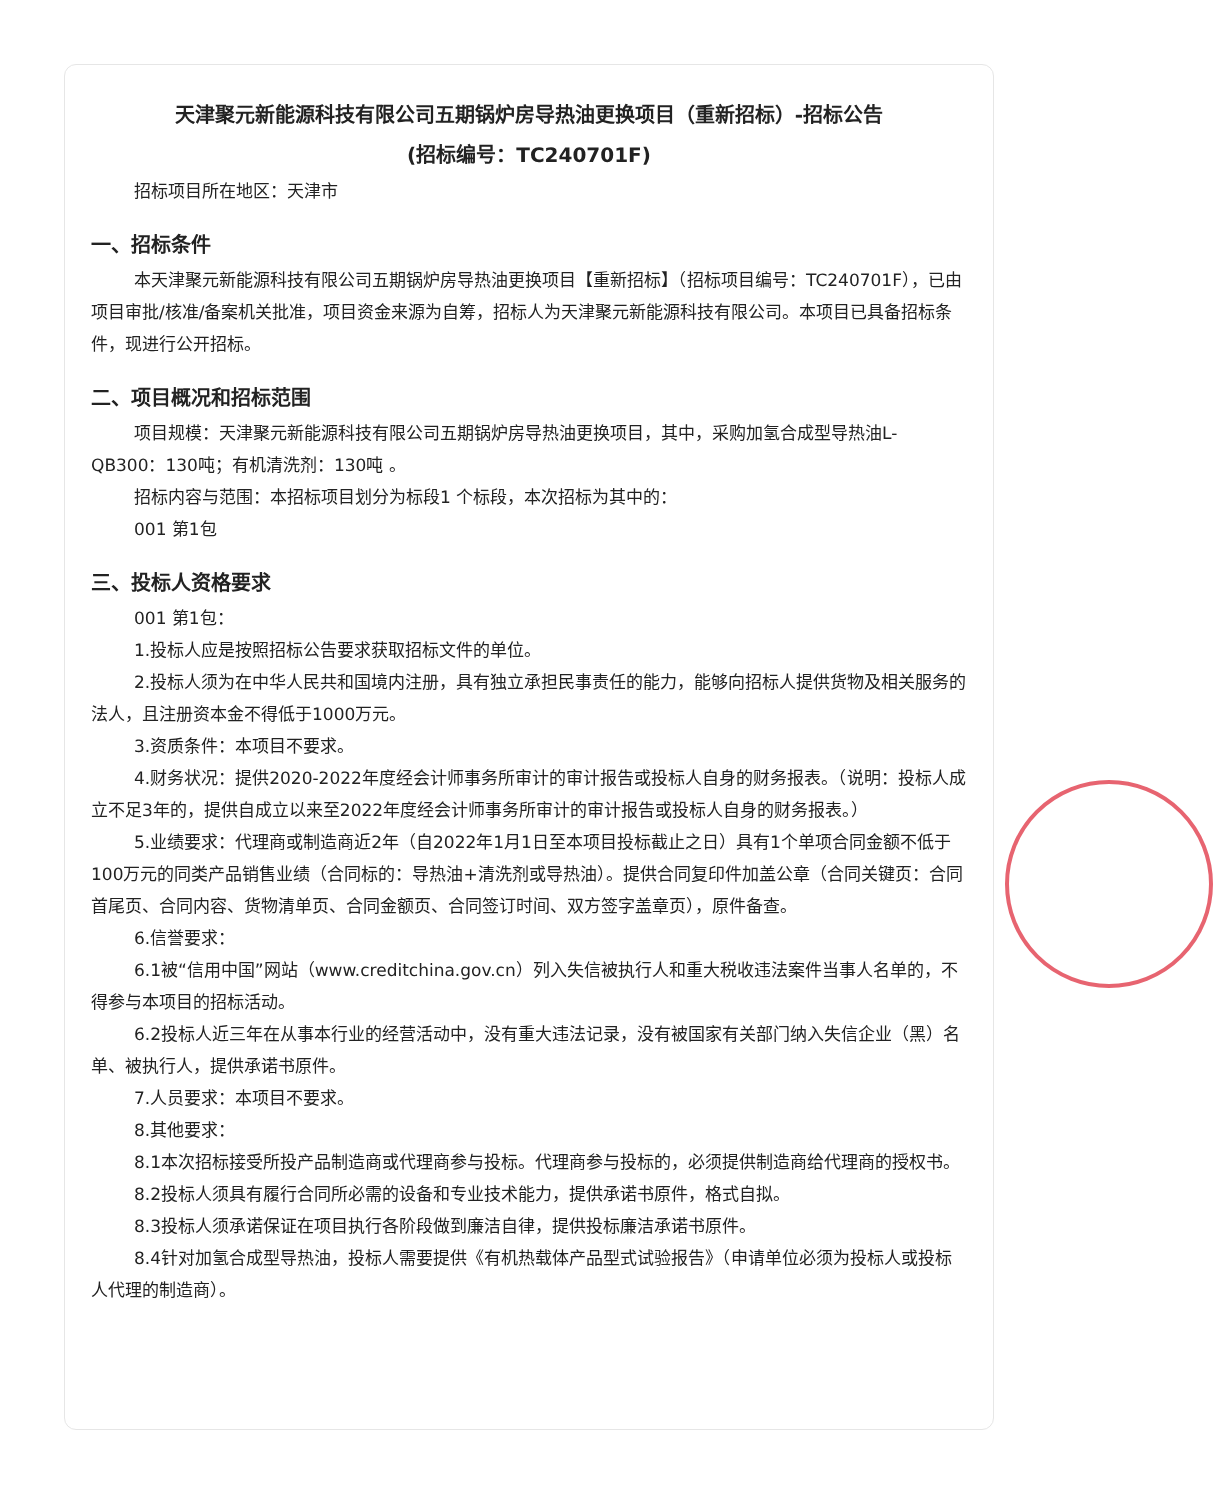天津聚元新能源科技有限公司五期锅炉房导热油更换项目（重新招标）-招标公告
(招标编号：TC240701F)
招标项目所在地区：天津市
一、招标条件
本天津聚元新能源科技有限公司五期锅炉房导热油更换项目【重新招标】（招标项目编号：TC240701F），已由项目审批/核准/备案机关批准，项目资金来源为自筹，招标人为天津聚元新能源科技有限公司。本项目已具备招标条件，现进行公开招标。
二、项目概况和招标范围
项目规模：天津聚元新能源科技有限公司五期锅炉房导热油更换项目，其中，采购加氢合成型导热油L-QB300：130吨；有机清洗剂：130吨 。
招标内容与范围：本招标项目划分为标段1 个标段，本次招标为其中的：
001 第1包
三、投标人资格要求
001 第1包：
1.投标人应是按照招标公告要求获取招标文件的单位。
2.投标人须为在中华人民共和国境内注册，具有独立承担民事责任的能力，能够向招标人提供货物及相关服务的法人，且注册资本金不得低于1000万元。
3.资质条件：本项目不要求。
4.财务状况：提供2020-2022年度经会计师事务所审计的审计报告或投标人自身的财务报表。（说明：投标人成立不足3年的，提供自成立以来至2022年度经会计师事务所审计的审计报告或投标人自身的财务报表。）
5.业绩要求：代理商或制造商近2年（自2022年1月1日至本项目投标截止之日）具有1个单项合同金额不低于100万元的同类产品销售业绩（合同标的：导热油+清洗剂或导热油）。提供合同复印件加盖公章（合同关键页：合同首尾页、合同内容、货物清单页、合同金额页、合同签订时间、双方签字盖章页），原件备查。
6.信誉要求：
6.1被“信用中国”网站（www.creditchina.gov.cn）列入失信被执行人和重大税收违法案件当事人名单的，不得参与本项目的招标活动。
6.2投标人近三年在从事本行业的经营活动中，没有重大违法记录，没有被国家有关部门纳入失信企业（黑）名单、被执行人，提供承诺书原件。
7.人员要求：本项目不要求。
8.其他要求：
8.1本次招标接受所投产品制造商或代理商参与投标。代理商参与投标的，必须提供制造商给代理商的授权书。
8.2投标人须具有履行合同所必需的设备和专业技术能力，提供承诺书原件，格式自拟。
8.3投标人须承诺保证在项目执行各阶段做到廉洁自律，提供投标廉洁承诺书原件。
8.4针对加氢合成型导热油，投标人需要提供《有机热载体产品型式试验报告》（申请单位必须为投标人或投标人代理的制造商）。